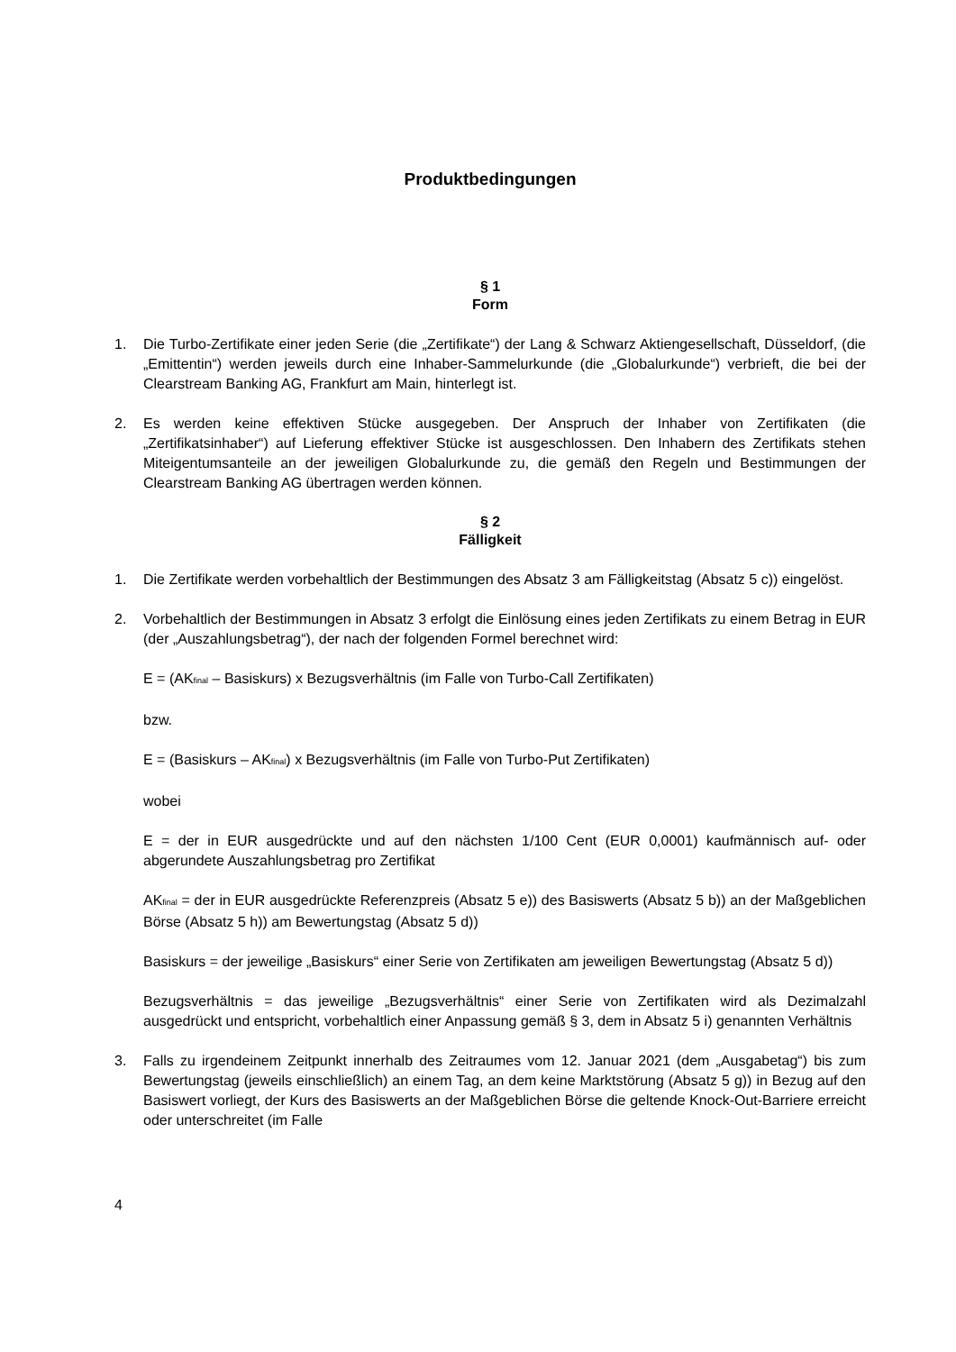Produktbedingungen
§ 1
Form
1. Die Turbo-Zertifikate einer jeden Serie (die „Zertifikate“) der Lang & Schwarz Aktiengesellschaft, Düsseldorf, (die „Emittentin“) werden jeweils durch eine Inhaber-Sammelurkunde (die „Globalurkunde“) verbrieft, die bei der Clearstream Banking AG, Frankfurt am Main, hinterlegt ist.
2. Es werden keine effektiven Stücke ausgegeben. Der Anspruch der Inhaber von Zertifikaten (die „Zertifikatsinhaber“) auf Lieferung effektiver Stücke ist ausgeschlossen. Den Inhabern des Zertifikats stehen Miteigentumsanteile an der jeweiligen Globalurkunde zu, die gemäß den Regeln und Bestimmungen der Clearstream Banking AG übertragen werden können.
§ 2
Fälligkeit
1. Die Zertifikate werden vorbehaltlich der Bestimmungen des Absatz 3 am Fälligkeitstag (Absatz 5 c)) eingelöst.
2. Vorbehaltlich der Bestimmungen in Absatz 3 erfolgt die Einlösung eines jeden Zertifikats zu einem Betrag in EUR (der „Auszahlungsbetrag“), der nach der folgenden Formel berechnet wird:
E = (AK<sub>final</sub> – Basiskurs) x Bezugsverhältnis (im Falle von Turbo-Call Zertifikaten)
bzw.
E = (Basiskurs – AK<sub>final</sub>) x Bezugsverhältnis (im Falle von Turbo-Put Zertifikaten)
wobei
E = der in EUR ausgedrückte und auf den nächsten 1/100 Cent (EUR 0,0001) kaufmännisch auf- oder abgerundete Auszahlungsbetrag pro Zertifikat
AK<sub>final</sub> = der in EUR ausgedrückte Referenzpreis (Absatz 5 e)) des Basiswerts (Absatz 5 b)) an der Maßgeblichen Börse (Absatz 5 h)) am Bewertungstag (Absatz 5 d))
Basiskurs = der jeweilige „Basiskurs“ einer Serie von Zertifikaten am jeweiligen Bewertungstag (Absatz 5 d))
Bezugsverhältnis = das jeweilige „Bezugsverhältnis“ einer Serie von Zertifikaten wird als Dezimalzahl ausgedrückt und entspricht, vorbehaltlich einer Anpassung gemäß § 3, dem in Absatz 5 i) genannten Verhältnis
3. Falls zu irgendeinem Zeitpunkt innerhalb des Zeitraumes vom 12. Januar 2021 (dem „Ausgabetag“) bis zum Bewertungstag (jeweils einschließlich) an einem Tag, an dem keine Marktstörung (Absatz 5 g)) in Bezug auf den Basiswert vorliegt, der Kurs des Basiswerts an der Maßgeblichen Börse die geltende Knock-Out-Barriere erreicht oder unterschreitet (im Falle
4